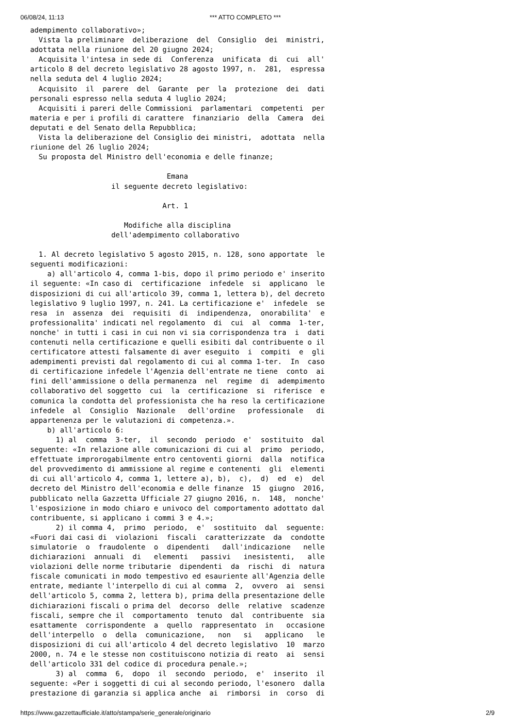06/08/24, 11:13 *** ATTO COMPLETO ***
adempimento collaborativo»;
  Vista la preliminare  deliberazione  del  Consiglio  dei  ministri,
adottata nella riunione del 20 giugno 2024;
  Acquisita l'intesa in sede di  Conferenza  unificata  di  cui  all'
articolo 8 del decreto legislativo 28 agosto 1997, n.  281,  espressa
nella seduta del 4 luglio 2024;
  Acquisito  il  parere  del  Garante  per  la  protezione  dei  dati
personali espresso nella seduta 4 luglio 2024;
  Acquisiti i pareri delle Commissioni  parlamentari  competenti  per
materia e per i profili di carattere  finanziario  della  Camera  dei
deputati e del Senato della Repubblica;
  Vista la deliberazione del Consiglio dei ministri,  adottata  nella
riunione del 26 luglio 2024;
  Su proposta del Ministro dell'economia e delle finanze;

                                Emana
                   il seguente decreto legislativo:

                               Art. 1

                      Modifiche alla disciplina
                   dell'adempimento collaborativo

  1. Al decreto legislativo 5 agosto 2015, n. 128, sono apportate  le
seguenti modificazioni:
    a) all'articolo 4, comma 1-bis, dopo il primo periodo e' inserito
il seguente: «In caso di  certificazione  infedele  si  applicano  le
disposizioni di cui all'articolo 39, comma 1, lettera b), del decreto
legislativo 9 luglio 1997, n. 241. La certificazione e'  infedele  se
resa  in  assenza  dei  requisiti  di  indipendenza,  onorabilita'  e
professionalita' indicati nel regolamento  di  cui  al  comma  1-ter,
nonche' in tutti i casi in cui non vi sia corrispondenza tra  i  dati
contenuti nella certificazione e quelli esibiti dal contribuente o il
certificatore attesti falsamente di aver eseguito  i  compiti  e  gli
adempimenti previsti dal regolamento di cui al comma 1-ter.  In  caso
di certificazione infedele l'Agenzia dell'entrate ne tiene  conto  ai
fini dell'ammissione o della permanenza  nel  regime  di  adempimento
collaborativo del soggetto  cui  la  certificazione  si  riferisce  e
comunica la condotta del professionista che ha reso la certificazione
infedele  al  Consiglio  Nazionale   dell'ordine   professionale   di
appartenenza per le valutazioni di competenza.».
    b) all'articolo 6:
      1) al  comma  3-ter,  il  secondo  periodo  e'  sostituito  dal
seguente: «In relazione alle comunicazioni di cui al  primo  periodo,
effettuate improrogabilmente entro centoventi giorni  dalla  notifica
del provvedimento di ammissione al regime e contenenti  gli  elementi
di cui all'articolo 4, comma 1, lettere a), b),  c),  d)  ed  e)  del
decreto del Ministro dell'economia e delle finanze  15  giugno  2016,
pubblicato nella Gazzetta Ufficiale 27 giugno 2016, n.  148,  nonche'
l'esposizione in modo chiaro e univoco del comportamento adottato dal
contribuente, si applicano i commi 3 e 4.»;
      2) il comma 4,  primo  periodo,  e'  sostituito  dal  seguente:
«Fuori dai casi di  violazioni  fiscali  caratterizzate  da  condotte
simulatorie  o  fraudolente  o  dipendenti   dall'indicazione   nelle
dichiarazioni  annuali  di   elementi   passivi   inesistenti,   alle
violazioni delle norme tributarie  dipendenti  da  rischi  di  natura
fiscale comunicati in modo tempestivo ed esauriente all'Agenzia delle
entrate, mediante l'interpello di cui al comma  2,  ovvero  ai  sensi
dell'articolo 5, comma 2, lettera b), prima della presentazione delle
dichiarazioni fiscali o prima del  decorso  delle  relative  scadenze
fiscali, sempre che il  comportamento  tenuto  dal  contribuente  sia
esattamente  corrispondente  a  quello  rappresentato  in   occasione
dell'interpello  o  della  comunicazione,   non   si   applicano   le
disposizioni di cui all'articolo 4 del decreto legislativo  10  marzo
2000, n. 74 e le stesse non costituiscono notizia di reato  ai  sensi
dell'articolo 331 del codice di procedura penale.»;
      3) al  comma  6,  dopo  il  secondo  periodo,  e'  inserito  il
seguente: «Per i soggetti di cui al secondo periodo, l'esonero  dalla
prestazione di garanzia si applica anche  ai  rimborsi  in  corso  di
https://www.gazzettaufficiale.it/atto/stampa/serie_generale/originario 2/9